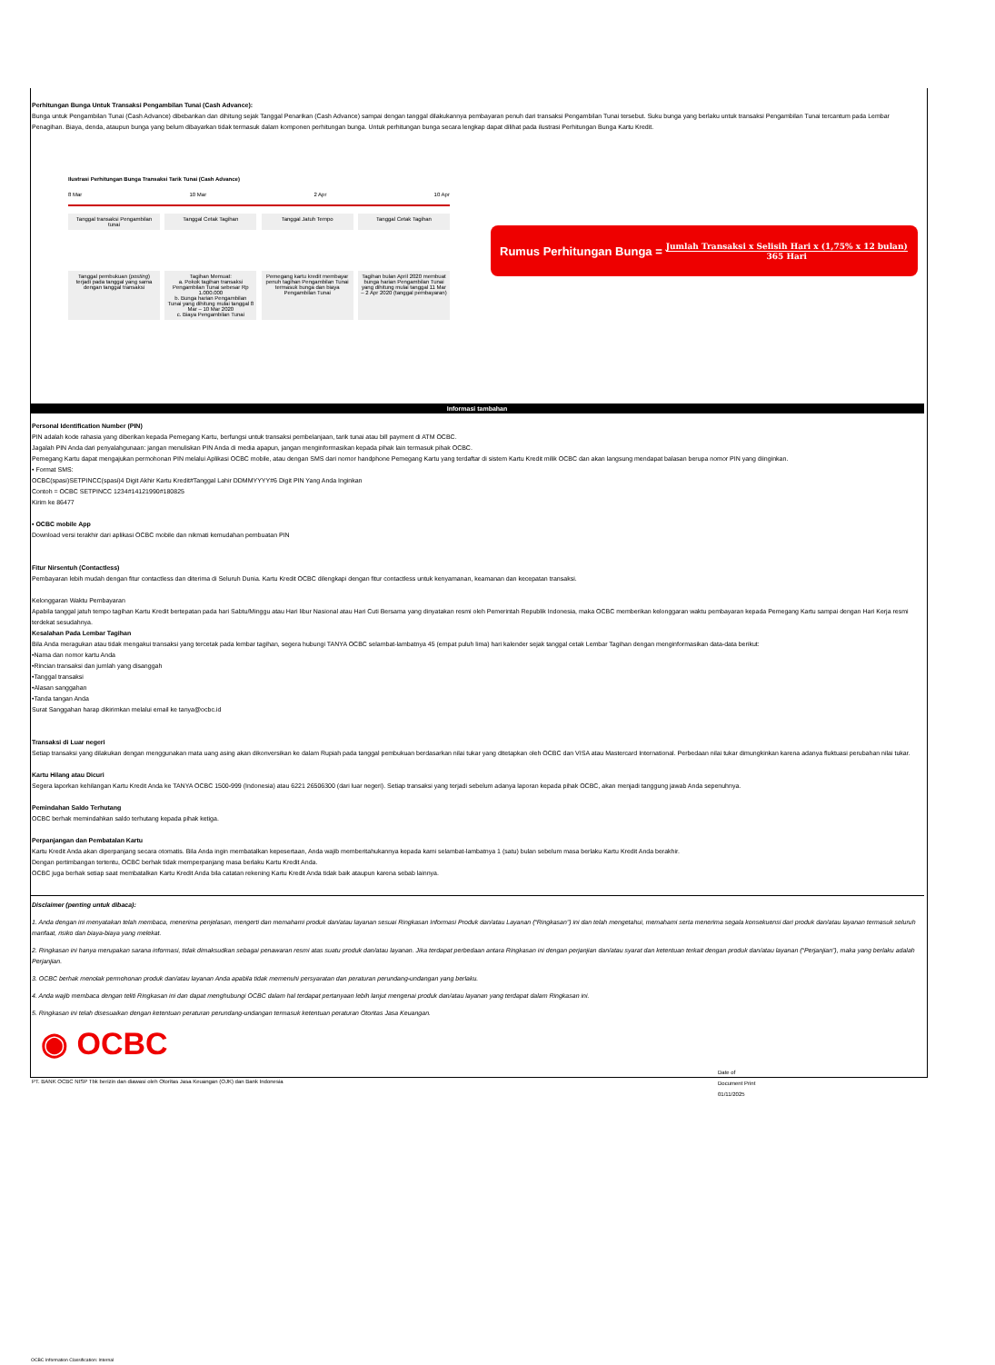Perhitungan Bunga Untuk Transaksi Pengambilan Tunai (Cash Advance):
Bunga untuk Pengambilan Tunai (Cash Advance) dibebankan dan dihitung sejak Tanggal Penarikan (Cash Advance) sampai dengan tanggal dilakukannya pembayaran penuh dari transaksi Pengambilan Tunai tersebut. Suku bunga yang berlaku untuk transaksi Pengambilan Tunai tercantum pada Lembar Penagihan. Biaya, denda, ataupun bunga yang belum dibayarkan tidak termasuk dalam komponen perhitungan bunga. Untuk perhitungan bunga secara lengkap dapat dilihat pada ilustrasi Perhitungan Bunga Kartu Kredit.
Ilustrasi Perhitungan Bunga Transaksi Tarik Tunai (Cash Advance)
8 Mar 10 Mar 2 Apr 10 Apr
Tanggal transaksi Pengambilan tunai
Tanggal Cetak Tagihan Tanggal Jatuh Tempo Tanggal Cetak Tagihan
Tanggal pembukuan (posting) terjadi pada tanggal yang sama dengan tanggal transaksi
Tagihan Memuat:
a. Pokok tagihan transaksi Pengambilan Tunai sebesar Rp 1.000.000
b. Bunga harian Pengambilan Tunai yang dihitung mulai tanggal 8 Mar – 10 Mar 2020
c. Biaya Pengambilan Tunai
Pemegang kartu kredit membayar penuh tagihan Pengambilan Tunai termasuk bunga dan biaya Pengambilan Tunai
Tagihan bulan April 2020 membuat bunga harian Pengambilan Tunai yang dihitung mulai tanggal 11 Mar – 2 Apr 2020 (tanggal pembayaran)
Rumus Perhitungan Bunga =
Jumlah Transaksi x Selisih Hari x (1,75% x 12 bulan)
365 Hari
Informasi tambahan
Personal Identification Number (PIN)
PIN adalah kode rahasia yang diberikan kepada Pemegang Kartu, berfungsi untuk transaksi pembelanjaan, tarik tunai atau bill payment di ATM OCBC.
Jagalah PIN Anda dari penyalahgunaan: jangan menuliskan PIN Anda di media apapun, jangan menginformasikan kepada pihak lain termasuk pihak OCBC.
Pemegang Kartu dapat mengajukan permohonan PIN melalui Aplikasi OCBC mobile, atau dengan SMS dari nomor handphone Pemegang Kartu yang terdaftar di sistem Kartu Kredit milik OCBC dan akan langsung mendapat balasan berupa nomor PIN yang diinginkan.
• Format SMS:
OCBC(spasi)SETPINCC(spasi)4 Digit Akhir Kartu Kredit#Tanggal Lahir DDMMYYYY#6 Digit PIN Yang Anda Inginkan
Contoh = OCBC SETPINCC 1234#14121990#180825
Kirim ke 86477
• OCBC mobile App
Download versi terakhir dari aplikasi OCBC mobile dan nikmati kemudahan pembuatan PIN
Fitur Nirsentuh (Contactless)
Pembayaran lebih mudah dengan fitur contactless dan diterima di Seluruh Dunia. Kartu Kredit OCBC dilengkapi dengan fitur contactless untuk kenyamanan, keamanan dan kecepatan transaksi.
Kelonggaran Waktu Pembayaran
Apabila tanggal jatuh tempo tagihan Kartu Kredit bertepatan pada hari Sabtu/Minggu atau Hari libur Nasional atau Hari Cuti Bersama yang dinyatakan resmi oleh Pemerintah Republik Indonesia, maka OCBC memberikan kelonggaran waktu pembayaran kepada Pemegang Kartu sampai dengan Hari Kerja resmi terdekat sesudahnya.
Kesalahan Pada Lembar Tagihan
Bila Anda meragukan atau tidak mengakui transaksi yang tercetak pada lembar tagihan, segera hubungi TANYA OCBC selambat-lambatnya 45 (empat puluh lima) hari kalender sejak tanggal cetak Lembar Tagihan dengan menginformasikan data-data berikut:
•Nama dan nomor kartu Anda
•Rincian transaksi dan jumlah yang disanggah
•Tanggal transaksi
•Alasan sanggahan
•Tanda tangan Anda
Surat Sanggahan harap dikirimkan melalui email ke tanya@ocbc.id
Transaksi di Luar negeri
Setiap transaksi yang dilakukan dengan menggunakan mata uang asing akan dikonversikan ke dalam Rupiah pada tanggal pembukuan berdasarkan nilai tukar yang ditetapkan oleh OCBC dan VISA atau Mastercard International. Perbedaan nilai tukar dimungkinkan karena adanya fluktuasi perubahan nilai tukar.
Kartu Hilang atau Dicuri
Segera laporkan kehilangan Kartu Kredit Anda ke TANYA OCBC 1500-999 (Indonesia) atau 6221 26506300 (dari luar negeri). Setiap transaksi yang terjadi sebelum adanya laporan kepada pihak OCBC, akan menjadi tanggung jawab Anda sepenuhnya.
Pemindahan Saldo Terhutang
OCBC berhak memindahkan saldo terhutang kepada pihak ketiga.
Perpanjangan dan Pembatalan Kartu
Kartu Kredit Anda akan diperpanjang secara otomatis. Bila Anda ingin membatalkan kepesertaan, Anda wajib memberitahukannya kepada kami selambat-lambatnya 1 (satu) bulan sebelum masa berlaku Kartu Kredit Anda berakhir.
Dengan pertimbangan tertentu, OCBC berhak tidak memperpanjang masa berlaku Kartu Kredit Anda.
OCBC juga berhak setiap saat membatalkan Kartu Kredit Anda bila catatan rekening Kartu Kredit Anda tidak baik ataupun karena sebab lainnya.
Disclaimer (penting untuk dibaca):
1. Anda dengan ini menyatakan telah membaca, menerima penjelasan, mengerti dan memahami produk dan/atau layanan sesuai Ringkasan Informasi Produk dan/atau Layanan (“Ringkasan”) ini dan telah mengetahui, memahami serta menerima segala konsekuensi dari produk dan/atau layanan termasuk seluruh manfaat, risiko dan biaya-biaya yang melekat.
2. Ringkasan ini hanya merupakan sarana informasi, tidak dimaksudkan sebagai penawaran resmi atas suatu produk dan/atau layanan. Jika terdapat perbedaan antara Ringkasan ini dengan perjanjian dan/atau syarat dan ketentuan terkait dengan produk dan/atau layanan (“Perjanjian”), maka yang berlaku adalah Perjanjian.
3. OCBC berhak menolak permohonan produk dan/atau layanan Anda apabila tidak memenuhi persyaratan dan peraturan perundang-undangan yang berlaku.
4. Anda wajib membaca dengan teliti Ringkasan ini dan dapat menghubungi OCBC dalam hal terdapat pertanyaan lebih lanjut mengenai produk dan/atau layanan yang terdapat dalam Ringkasan ini.
5. Ringkasan ini telah disesuaikan dengan ketentuan peraturan perundang-undangan termasuk ketentuan peraturan Otoritas Jasa Keuangan.
◉ OCBC
PT. BANK OCBC NISP Tbk berizin dan diawasi oleh Otoritas Jasa Keuangan (OJK) dan Bank Indonesia
Date of
Document Print
01/11/2025
OCBC Information Classification: Internal